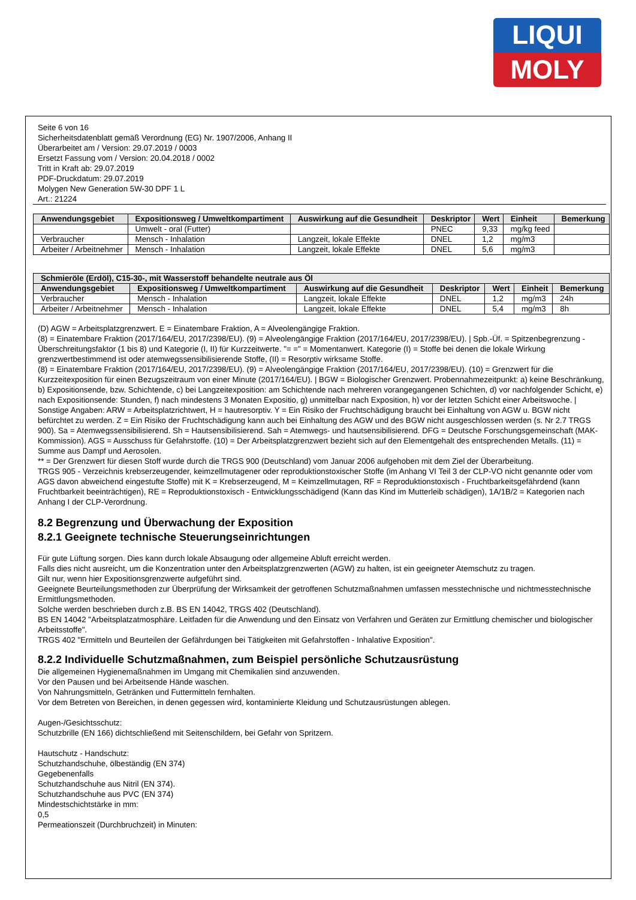LIQUI
MOLY
Seite 6 von 16
Sicherheitsdatenblatt gemäß Verordnung (EG) Nr. 1907/2006, Anhang II
Überarbeitet am / Version: 29.07.2019 / 0003
Ersetzt Fassung vom / Version: 20.04.2018 / 0002
Tritt in Kraft ab: 29.07.2019
PDF-Druckdatum: 29.07.2019
Molygen New Generation 5W-30 DPF 1 L
Art.: 21224
| Anwendungsgebiet | Expositionsweg / Umweltkompartiment | Auswirkung auf die Gesundheit | Deskriptor | Wert | Einheit | Bemerkung |
| --- | --- | --- | --- | --- | --- | --- |
| | Umwelt - oral (Futter) | | PNEC | 9,33 | mg/kg feed | |
| Verbraucher | Mensch - Inhalation | Langzeit, lokale Effekte | DNEL | 1,2 | mg/m3 | |
| Arbeiter / Arbeitnehmer | Mensch - Inhalation | Langzeit, lokale Effekte | DNEL | 5,6 | mg/m3 | |
| Schmieröle (Erdöl), C15-30-, mit Wasserstoff behandelte neutrale aus Öl | | | | | | |
| --- | --- | --- | --- | --- | --- | --- |
| Anwendungsgebiet | Expositionsweg / Umweltkompartiment | Auswirkung auf die Gesundheit | Deskriptor | Wert | Einheit | Bemerkung |
| Verbraucher | Mensch - Inhalation | Langzeit, lokale Effekte | DNEL | 1,2 | mg/m3 | 24h |
| Arbeiter / Arbeitnehmer | Mensch - Inhalation | Langzeit, lokale Effekte | DNEL | 5,4 | mg/m3 | 8h |
(D) AGW = Arbeitsplatzgrenzwert. E = Einatembare Fraktion, A = Alveolengängige Fraktion.
(8) = Einatembare Fraktion (2017/164/EU, 2017/2398/EU). (9) = Alveolengängige Fraktion (2017/164/EU, 2017/2398/EU). | Spb.-Üf. = Spitzenbegrenzung - Überschreitungsfaktor (1 bis 8) und Kategorie (I, II) für Kurzzeitwerte. "= =" = Momentanwert. Kategorie (I) = Stoffe bei denen die lokale Wirkung grenzwertbestimmend ist oder atemwegssensibilisierende Stoffe, (II) = Resorptiv wirksame Stoffe.
(8) = Einatembare Fraktion (2017/164/EU, 2017/2398/EU). (9) = Alveolengängige Fraktion (2017/164/EU, 2017/2398/EU). (10) = Grenzwert für die Kurzzeitexposition für einen Bezugszeitraum von einer Minute (2017/164/EU). | BGW = Biologischer Grenzwert. Probennahmezeitpunkt: a) keine Beschränkung, b) Expositionsende, bzw. Schichtende, c) bei Langzeitexposition: am Schichtende nach mehreren vorangegangenen Schichten, d) vor nachfolgender Schicht, e) nach Expositionsende: Stunden, f) nach mindestens 3 Monaten Expositio, g) unmittelbar nach Exposition, h) vor der letzten Schicht einer Arbeitswoche. | Sonstige Angaben: ARW = Arbeitsplatzrichtwert, H = hautresorptiv. Y = Ein Risiko der Fruchtschädigung braucht bei Einhaltung von AGW u. BGW nicht befürchtet zu werden. Z = Ein Risiko der Fruchtschädigung kann auch bei Einhaltung des AGW und des BGW nicht ausgeschlossen werden (s. Nr 2.7 TRGS 900). Sa = Atemwegssensibilisierend. Sh = Hautsensibilisierend. Sah = Atemwegs- und hautsensibilisierend. DFG = Deutsche Forschungsgemeinschaft (MAK-Kommission). AGS = Ausschuss für Gefahrstoffe. (10) = Der Arbeitsplatzgrenzwert bezieht sich auf den Elementgehalt des entsprechenden Metalls. (11) = Summe aus Dampf und Aerosolen.
** = Der Grenzwert für diesen Stoff wurde durch die TRGS 900 (Deutschland) vom Januar 2006 aufgehoben mit dem Ziel der Überarbeitung.
TRGS 905 - Verzeichnis krebserzeugender, keimzellmutagener oder reproduktionstoxischer Stoffe (im Anhang VI Teil 3 der CLP-VO nicht genannte oder vom AGS davon abweichend eingestufte Stoffe) mit K = Krebserzeugend, M = Keimzellmutagen, RF = Reproduktionstoxisch - Fruchtbarkeitsgefährdend (kann Fruchtbarkeit beeinträchtigen), RE = Reproduktionstoxisch - Entwicklungsschädigend (Kann das Kind im Mutterleib schädigen), 1A/1B/2 = Kategorien nach Anhang I der CLP-Verordnung.
8.2 Begrenzung und Überwachung der Exposition
8.2.1 Geeignete technische Steuerungseinrichtungen
Für gute Lüftung sorgen. Dies kann durch lokale Absaugung oder allgemeine Abluft erreicht werden.
Falls dies nicht ausreicht, um die Konzentration unter den Arbeitsplatzgrenzwerten (AGW) zu halten, ist ein geeigneter Atemschutz zu tragen.
Gilt nur, wenn hier Expositionsgrenzwerte aufgeführt sind.
Geeignete Beurteilungsmethoden zur Überprüfung der Wirksamkeit der getroffenen Schutzmaßnahmen umfassen messtechnische und nichtmesstechnische Ermittlungsmethoden.
Solche werden beschrieben durch z.B. BS EN 14042, TRGS 402 (Deutschland).
BS EN 14042 "Arbeitsplatzatmosphäre. Leitfaden für die Anwendung und den Einsatz von Verfahren und Geräten zur Ermittlung chemischer und biologischer Arbeitsstoffe".
TRGS 402 "Ermitteln und Beurteilen der Gefährdungen bei Tätigkeiten mit Gefahrstoffen - Inhalative Exposition".
8.2.2 Individuelle Schutzmaßnahmen, zum Beispiel persönliche Schutzausrüstung
Die allgemeinen Hygienemaßnahmen im Umgang mit Chemikalien sind anzuwenden.
Vor den Pausen und bei Arbeitsende Hände waschen.
Von Nahrungsmitteln, Getränken und Futtermitteln fernhalten.
Vor dem Betreten von Bereichen, in denen gegessen wird, kontaminierte Kleidung und Schutzausrüstungen ablegen.
Augen-/Gesichtsschutz:
Schutzbrille (EN 166) dichtschließend mit Seitenschildern, bei Gefahr von Spritzern.
Hautschutz - Handschutz:
Schutzhandschuhe, ölbeständig (EN 374)
Gegebenenfalls
Schutzhandschuhe aus Nitril (EN 374).
Schutzhandschuhe aus PVC (EN 374)
Mindestschichtstärke in mm:
0,5
Permeationszeit (Durchbruchzeit) in Minuten: